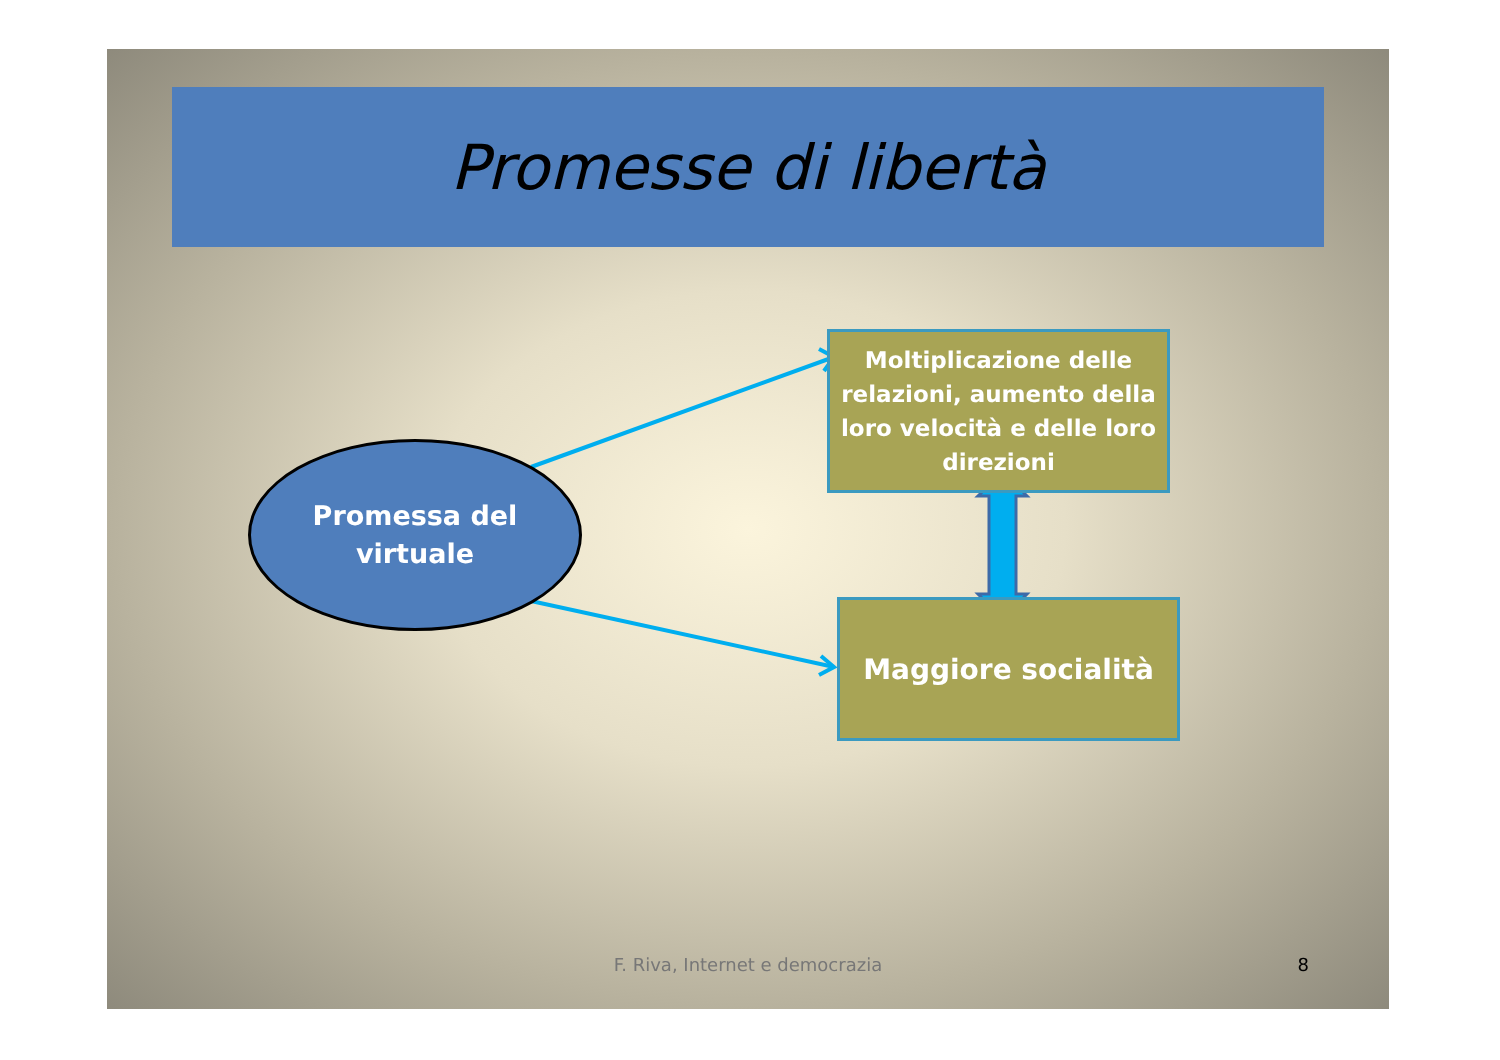Promesse di libertà
Promessa del
virtuale
Moltiplicazione delle relazioni, aumento della loro velocità e delle loro direzioni
Maggiore socialità
F. Riva, Internet e democrazia 8